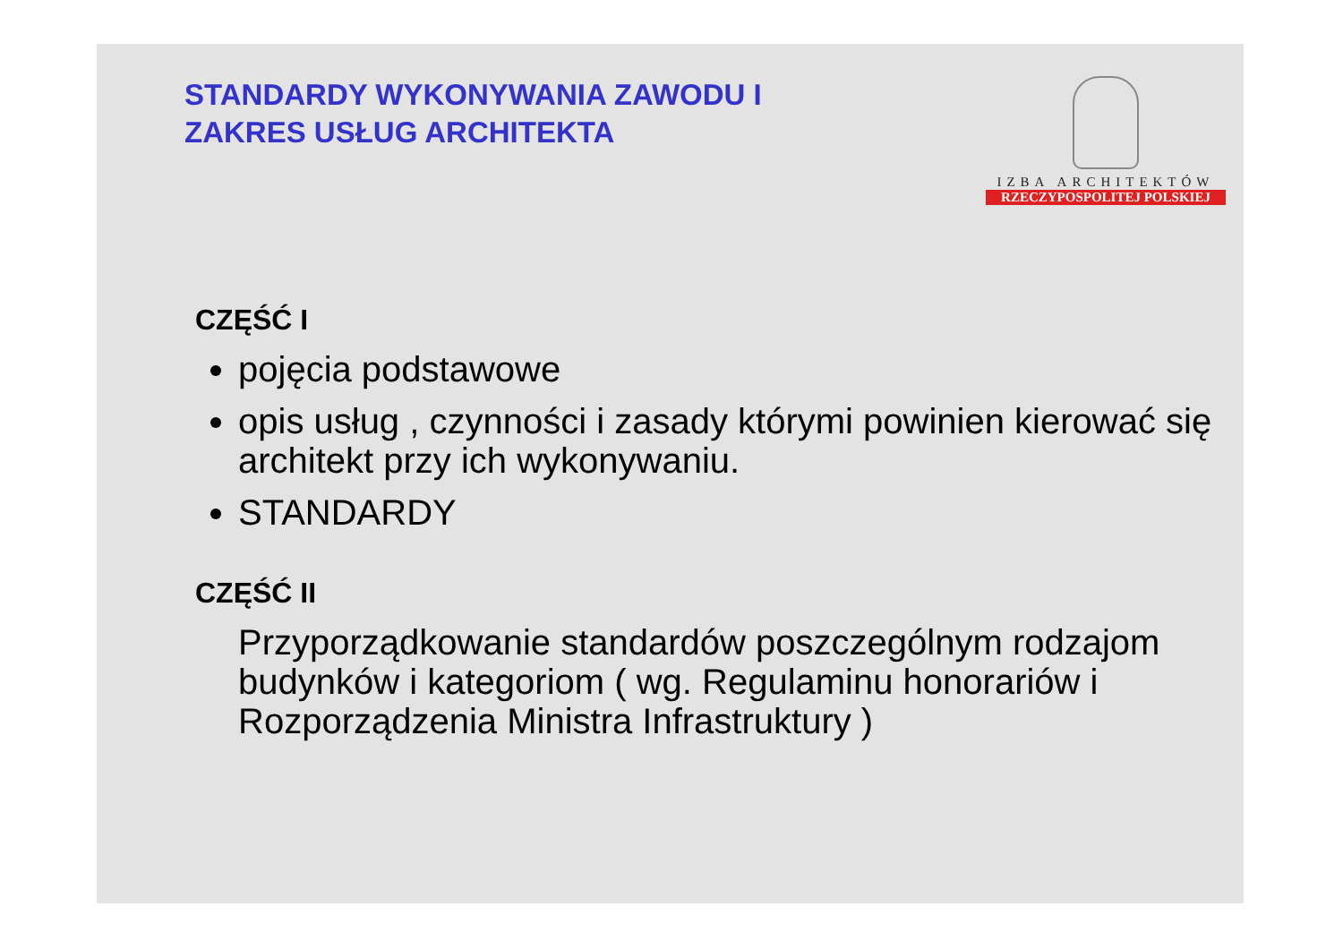STANDARDY WYKONYWANIA ZAWODU I
ZAKRES USŁUG ARCHITEKTA
IZBA ARCHITEKTÓW
RZECZYPOSPOLITEJ POLSKIEJ
CZĘŚĆ I
pojęcia podstawowe
opis usług , czynności i zasady którymi powinien kierować się architekt przy ich wykonywaniu.
STANDARDY
CZĘŚĆ II
Przyporządkowanie standardów poszczególnym rodzajom budynków i kategoriom ( wg. Regulaminu honorariów i Rozporządzenia Ministra Infrastruktury )